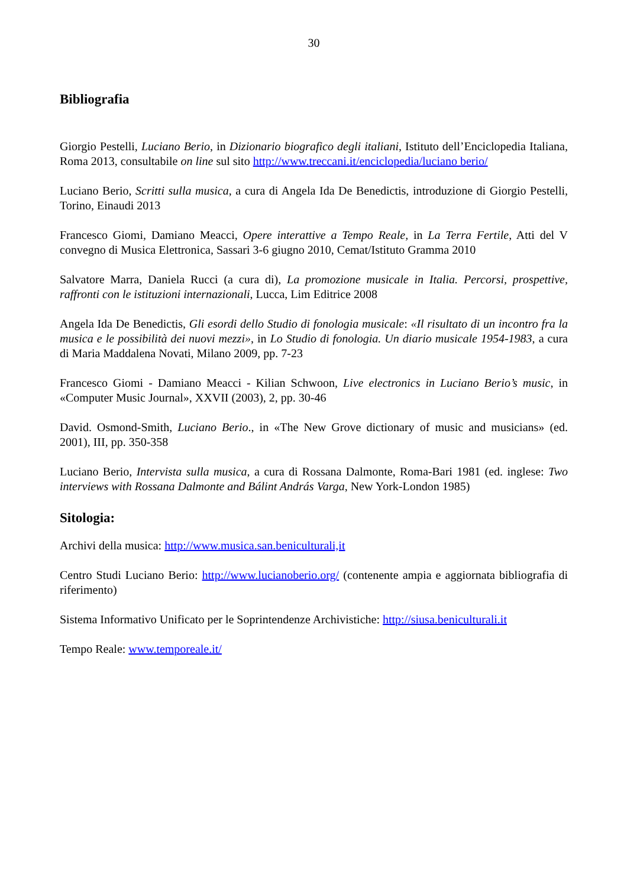30
Bibliografia
Giorgio Pestelli, Luciano Berio, in Dizionario biografico degli italiani, Istituto dell’Enciclopedia Italiana, Roma 2013, consultabile on line sul sito http://www.treccani.it/enciclopedia/luciano berio/
Luciano Berio, Scritti sulla musica, a cura di Angela Ida De Benedictis, introduzione di Giorgio Pestelli, Torino, Einaudi 2013
Francesco Giomi, Damiano Meacci, Opere interattive a Tempo Reale, in La Terra Fertile, Atti del V convegno di Musica Elettronica, Sassari 3-6 giugno 2010, Cemat/Istituto Gramma 2010
Salvatore Marra, Daniela Rucci (a cura di), La promozione musicale in Italia. Percorsi, prospettive, raffronti con le istituzioni internazionali, Lucca, Lim Editrice 2008
Angela Ida De Benedictis, Gli esordi dello Studio di fonologia musicale: «Il risultato di un incontro fra la musica e le possibilità dei nuovi mezzi», in Lo Studio di fonologia. Un diario musicale 1954-1983, a cura di Maria Maddalena Novati, Milano 2009, pp. 7-23
Francesco Giomi - Damiano Meacci - Kilian Schwoon, Live electronics in Luciano Berio’s music, in «Computer Music Journal», XXVII (2003), 2, pp. 30-46
David. Osmond-Smith, Luciano Berio., in «The New Grove dictionary of music and musicians» (ed. 2001), III, pp. 350-358
Luciano Berio, Intervista sulla musica, a cura di Rossana Dalmonte, Roma-Bari 1981 (ed. inglese: Two interviews with Rossana Dalmonte and Bálint András Varga, New York-London 1985)
Sitologia:
Archivi della musica: http://www.musica.san.beniculturali,it
Centro Studi Luciano Berio: http://www.lucianoberio.org/ (contenente ampia e aggiornata bibliografia di riferimento)
Sistema Informativo Unificato per le Soprintendenze Archivistiche: http://siusa.beniculturali.it
Tempo Reale: www.temporeale.it/